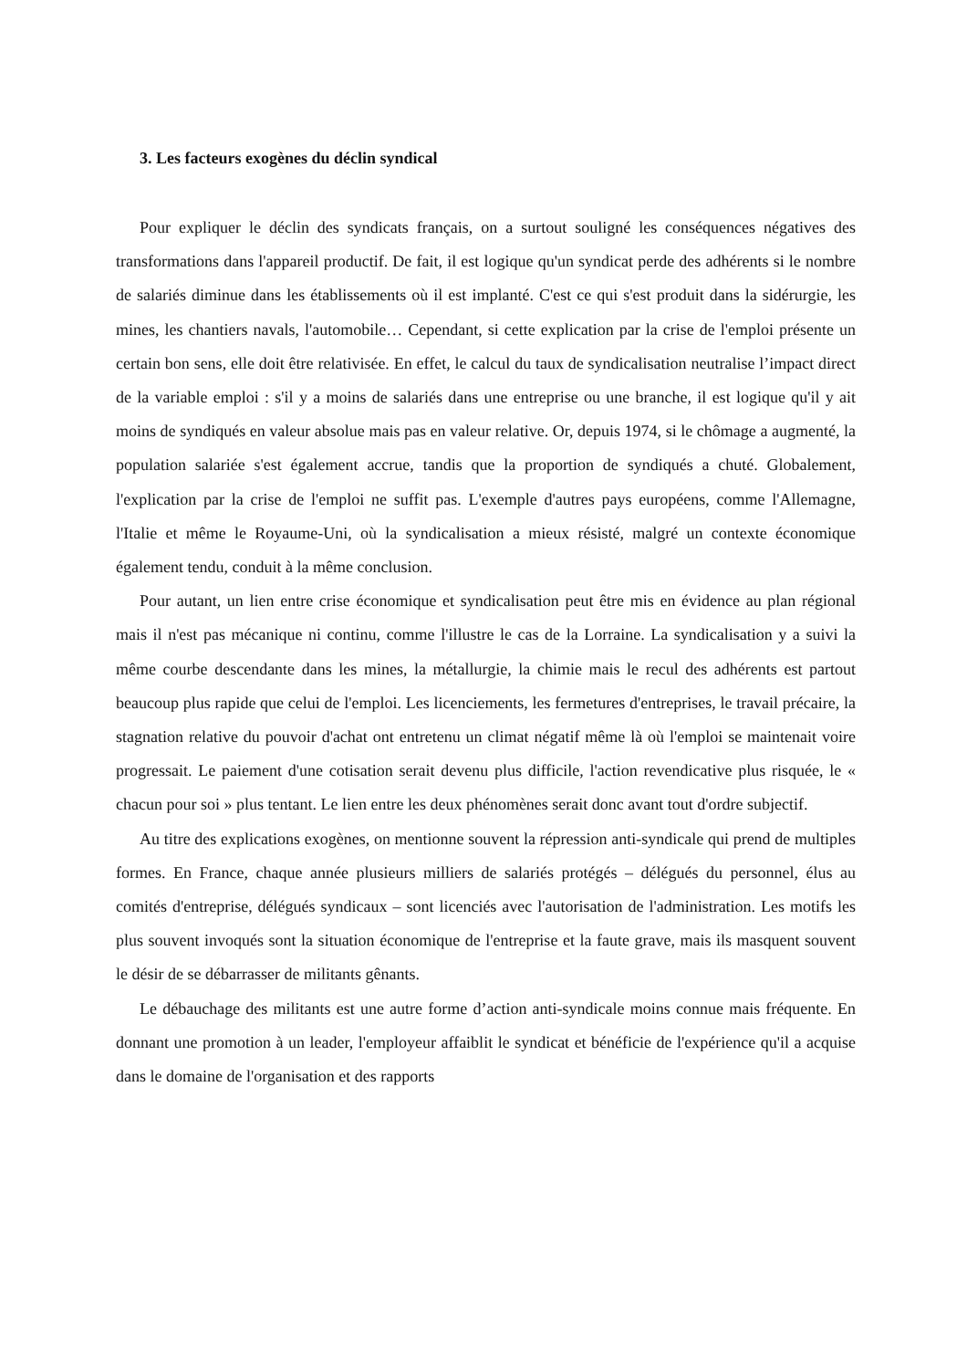3. Les facteurs exogènes du déclin syndical
Pour expliquer le déclin des syndicats français, on a surtout souligné les conséquences négatives des transformations dans l'appareil productif. De fait, il est logique qu'un syndicat perde des adhérents si le nombre de salariés diminue dans les établissements où il est implanté. C'est ce qui s'est produit dans la sidérurgie, les mines, les chantiers navals, l'automobile… Cependant, si cette explication par la crise de l'emploi présente un certain bon sens, elle doit être relativisée. En effet, le calcul du taux de syndicalisation neutralise l’impact direct de la variable emploi : s'il y a moins de salariés dans une entreprise ou une branche, il est logique qu'il y ait moins de syndiqués en valeur absolue mais pas en valeur relative. Or, depuis 1974, si le chômage a augmenté, la population salariée s'est également accrue, tandis que la proportion de syndiqués a chuté. Globalement, l'explication par la crise de l'emploi ne suffit pas. L'exemple d'autres pays européens, comme l'Allemagne, l'Italie et même le Royaume-Uni, où la syndicalisation a mieux résisté, malgré un contexte économique également tendu, conduit à la même conclusion.
Pour autant, un lien entre crise économique et syndicalisation peut être mis en évidence au plan régional mais il n'est pas mécanique ni continu, comme l'illustre le cas de la Lorraine. La syndicalisation y a suivi la même courbe descendante dans les mines, la métallurgie, la chimie mais le recul des adhérents est partout beaucoup plus rapide que celui de l'emploi. Les licenciements, les fermetures d'entreprises, le travail précaire, la stagnation relative du pouvoir d'achat ont entretenu un climat négatif même là où l'emploi se maintenait voire progressait. Le paiement d'une cotisation serait devenu plus difficile, l'action revendicative plus risquée, le « chacun pour soi » plus tentant. Le lien entre les deux phénomènes serait donc avant tout d'ordre subjectif.
Au titre des explications exogènes, on mentionne souvent la répression anti-syndicale qui prend de multiples formes. En France, chaque année plusieurs milliers de salariés protégés – délégués du personnel, élus au comités d'entreprise, délégués syndicaux – sont licenciés avec l'autorisation de l'administration. Les motifs les plus souvent invoqués sont la situation économique de l'entreprise et la faute grave, mais ils masquent souvent le désir de se débarrasser de militants gênants.
Le débauchage des militants est une autre forme d’action anti-syndicale moins connue mais fréquente. En donnant une promotion à un leader, l'employeur affaiblit le syndicat et bénéficie de l'expérience qu'il a acquise dans le domaine de l'organisation et des rapports